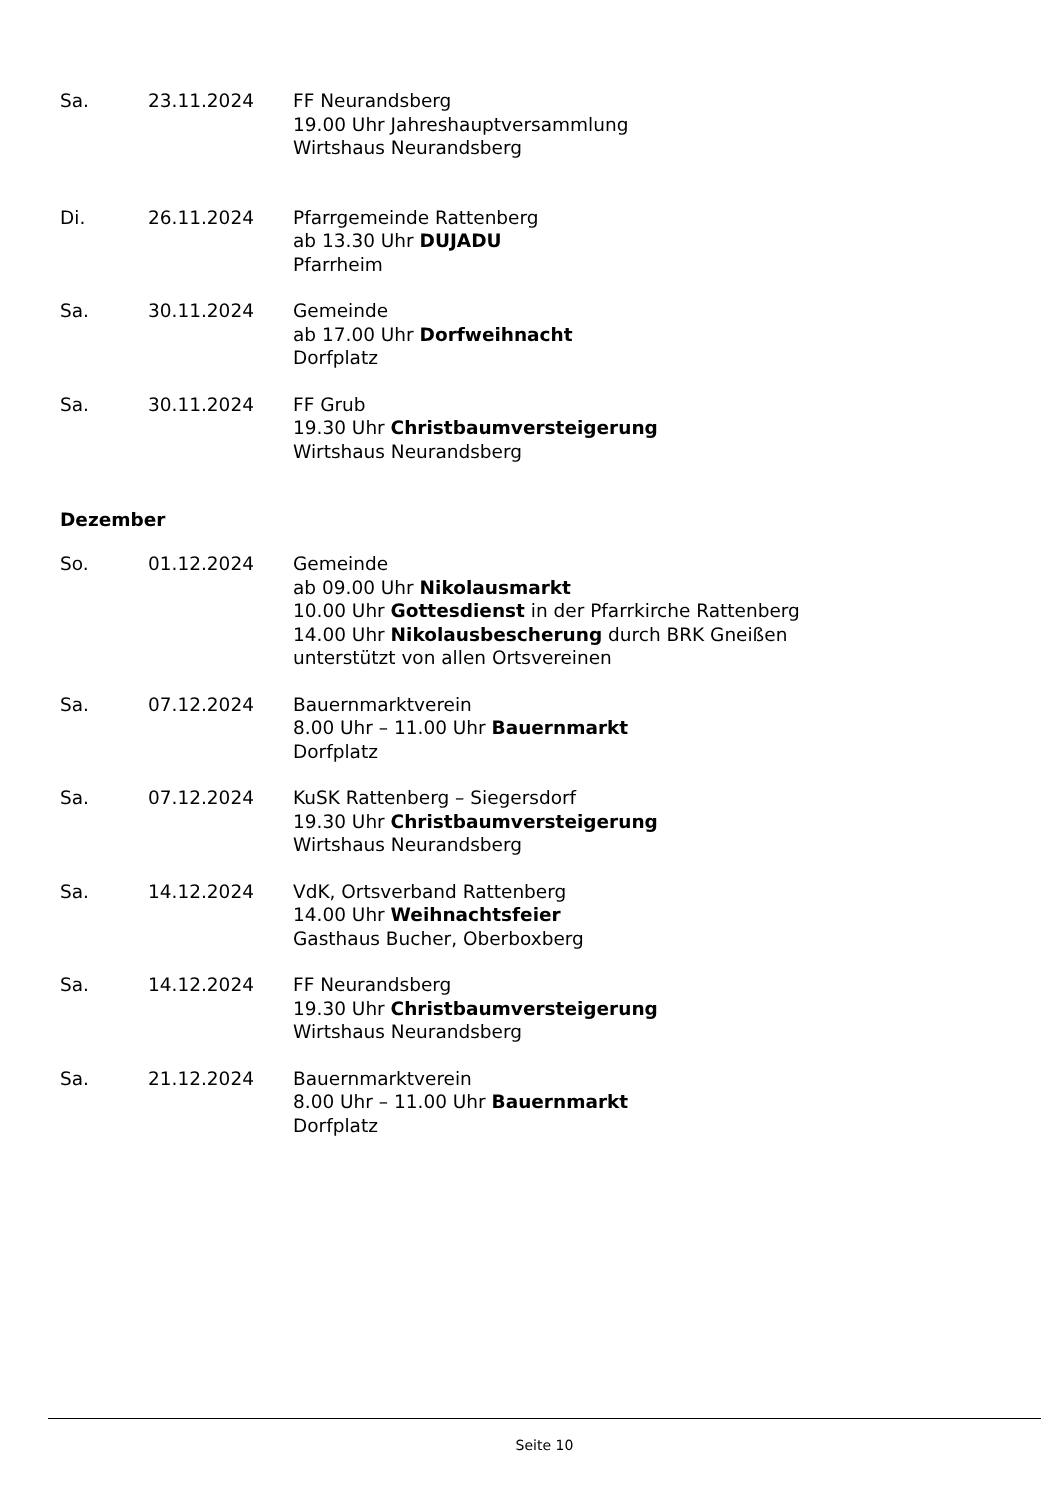Sa. 23.11.2024 FF Neurandsberg
19.00 Uhr Jahreshauptversammlung
Wirtshaus Neurandsberg
Di. 26.11.2024 Pfarrgemeinde Rattenberg
ab 13.30 Uhr DUJADU
Pfarrheim
Sa. 30.11.2024 Gemeinde
ab 17.00 Uhr Dorfweihnacht
Dorfplatz
Sa. 30.11.2024 FF Grub
19.30 Uhr Christbaumversteigerung
Wirtshaus Neurandsberg
Dezember
So. 01.12.2024 Gemeinde
ab 09.00 Uhr Nikolausmarkt
10.00 Uhr Gottesdienst in der Pfarrkirche Rattenberg
14.00 Uhr Nikolausbescherung durch BRK Gneißen
unterstützt von allen Ortsvereinen
Sa. 07.12.2024 Bauernmarktverein
8.00 Uhr – 11.00 Uhr Bauernmarkt
Dorfplatz
Sa. 07.12.2024 KuSK Rattenberg – Siegersdorf
19.30 Uhr Christbaumversteigerung
Wirtshaus Neurandsberg
Sa. 14.12.2024 VdK, Ortsverband Rattenberg
14.00 Uhr Weihnachtsfeier
Gasthaus Bucher, Oberboxberg
Sa. 14.12.2024 FF Neurandsberg
19.30 Uhr Christbaumversteigerung
Wirtshaus Neurandsberg
Sa. 21.12.2024 Bauernmarktverein
8.00 Uhr – 11.00 Uhr Bauernmarkt
Dorfplatz
Seite 10